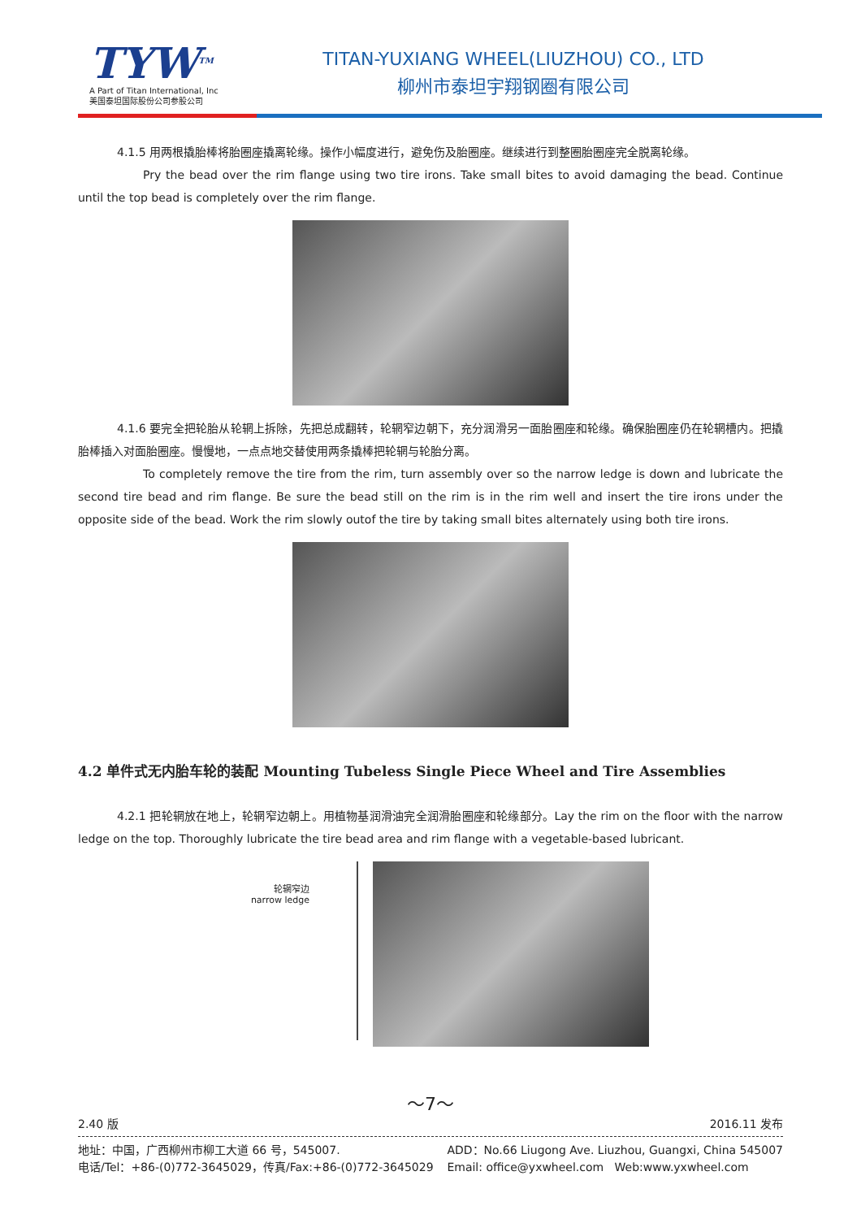TYW<sup>TM</sup>
A Part of Titan International, Inc
美国泰坦国际股份公司参股公司
TITAN-YUXIANG WHEEL(LIUZHOU) CO., LTD
柳州市泰坦宇翔钢圈有限公司
4.1.5 用两根撬胎棒将胎圈座撬离轮缘。操作小幅度进行，避免伤及胎圈座。继续进行到整圈胎圈座完全脱离轮缘。
Pry the bead over the rim flange using two tire irons. Take small bites to avoid damaging the bead. Continue until the top bead is completely over the rim flange.
4.1.6 要完全把轮胎从轮辋上拆除，先把总成翻转，轮辋窄边朝下，充分润滑另一面胎圈座和轮缘。确保胎圈座仍在轮辋槽内。把撬胎棒插入对面胎圈座。慢慢地，一点点地交替使用两条撬棒把轮辋与轮胎分离。
To completely remove the tire from the rim, turn assembly over so the narrow ledge is down and lubricate the second tire bead and rim flange. Be sure the bead still on the rim is in the rim well and insert the tire irons under the opposite side of the bead. Work the rim slowly outof the tire by taking small bites alternately using both tire irons.
4.2 单件式无内胎车轮的装配 Mounting Tubeless Single Piece Wheel and Tire Assemblies
4.2.1 把轮辋放在地上，轮辋窄边朝上。用植物基润滑油完全润滑胎圈座和轮缘部分。Lay the rim on the floor with the narrow ledge on the top. Thoroughly lubricate the tire bead area and rim flange with a vegetable-based lubricant.
轮辋窄边
narrow ledge
～7～
2.40 版 2016.11 发布
地址：中国，广西柳州市柳工大道 66 号，545007.
电话/Tel：+86-(0)772-3645029，传真/Fax:+86-(0)772-3645029
ADD：No.66 Liugong Ave. Liuzhou, Guangxi, China 545007
Email: office@yxwheel.com Web:www.yxwheel.com